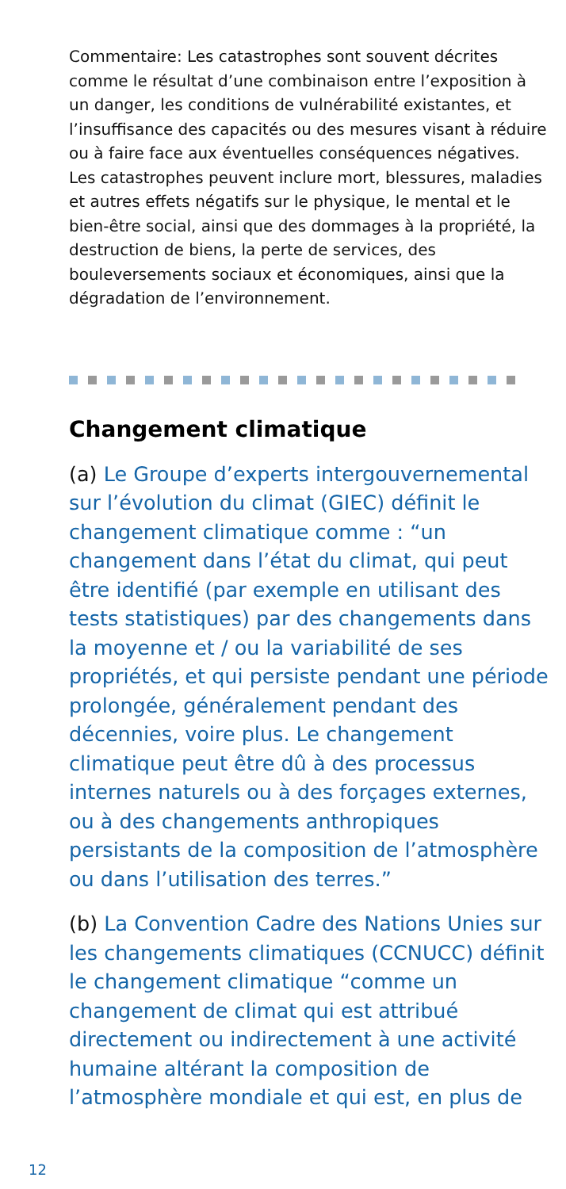Commentaire: Les catastrophes sont souvent décrites comme le résultat d’une combinaison entre l’exposition à un danger, les conditions de vulnérabilité existantes, et l’insuffisance des capacités ou des mesures visant à réduire ou à faire face aux éventuelles conséquences négatives. Les catastrophes peuvent inclure mort, blessures, maladies et autres effets négatifs sur le physique, le mental et le bien-être social, ainsi que des dommages à la propriété, la destruction de biens, la perte de services, des bouleversements sociaux et économiques, ainsi que la dégradation de l’environnement.
Changement climatique
(a) Le Groupe d’experts intergouvernemental sur l’évolution du climat (GIEC) définit le changement climatique comme : “un changement dans l’état du climat, qui peut être identifié (par exemple en utilisant des tests statistiques) par des changements dans la moyenne et / ou la variabilité de ses propriétés, et qui persiste pendant une période prolongée, généralement pendant des décennies, voire plus. Le changement climatique peut être dû à des processus internes naturels ou à des forçages externes, ou à des changements anthropiques persistants de la composition de l’atmosphère ou dans l’utilisation des terres.”
(b) La Convention Cadre des Nations Unies sur les changements climatiques (CCNUCC) définit le changement climatique “comme un changement de climat qui est attribué directement ou indirectement à une activité humaine altérant la composition de l’atmosphère mondiale et qui est, en plus de
12